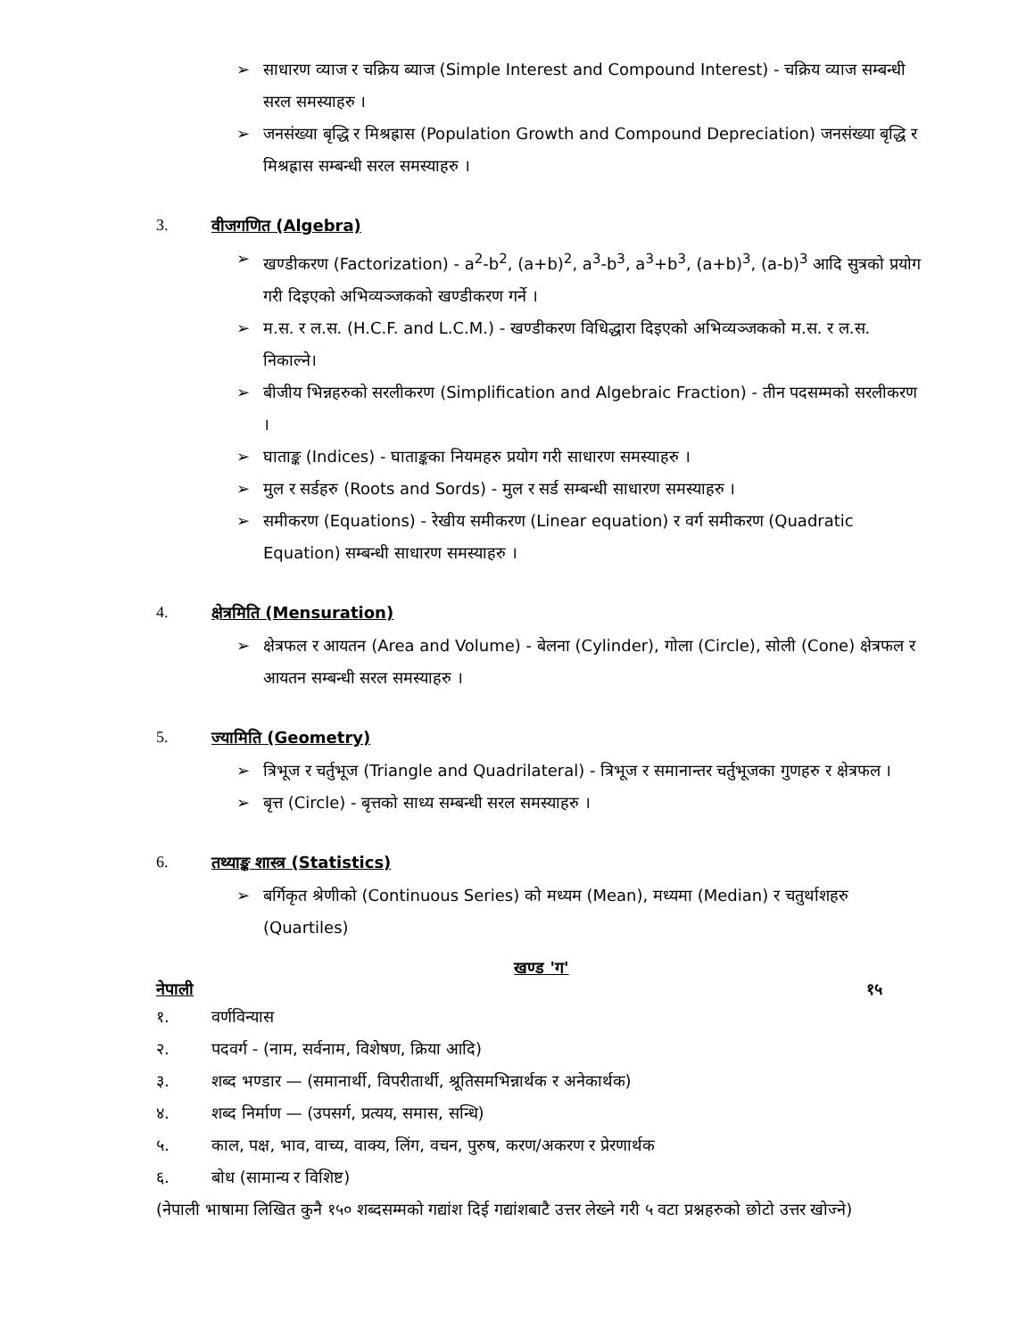➢ साधारण व्याज र चक्रिय ब्याज (Simple Interest and Compound Interest) - चक्रिय व्याज सम्बन्धी सरल समस्याहरु ।
➢ जनसंख्या बृद्धि र मिश्रह्रास (Population Growth and Compound Depreciation) जनसंख्या बृद्धि र मिश्रह्रास सम्बन्धी सरल समस्याहरु ।
3. वीजगणित (Algebra)
➢ खण्डीकरण (Factorization) - a<sup>2</sup>-b<sup>2</sup>, (a+b)<sup>2</sup>, a<sup>3</sup>-b<sup>3</sup>, a<sup>3</sup>+b<sup>3</sup>, (a+b)<sup>3</sup>, (a-b)<sup>3</sup> आदि सुत्रको प्रयोग गरी दिइएको अभिव्यञ्जकको खण्डीकरण गर्ने ।
➢ म.स. र ल.स. (H.C.F. and L.C.M.) - खण्डीकरण विधिद्धारा दिइएको अभिव्यञ्जकको म.स. र ल.स. निकाल्ने।
➢ बीजीय भिन्नहरुको सरलीकरण (Simplification and Algebraic Fraction) - तीन पदसम्मको सरलीकरण ।
➢ घाताङ्क (Indices) - घाताङ्कका नियमहरु प्रयोग गरी साधारण समस्याहरु ।
➢ मुल र सर्डहरु (Roots and Sords) - मुल र सर्ड सम्बन्धी साधारण समस्याहरु ।
➢ समीकरण (Equations) - रेखीय समीकरण (Linear equation) र वर्ग समीकरण (Quadratic Equation) सम्बन्धी साधारण समस्याहरु ।
4. क्षेत्रमिति (Mensuration)
➢ क्षेत्रफल र आयतन (Area and Volume) - बेलना (Cylinder), गोला (Circle), सोली (Cone) क्षेत्रफल र आयतन सम्बन्धी सरल समस्याहरु ।
5. ज्यामिति (Geometry)
➢ त्रिभूज र चर्तुभूज (Triangle and Quadrilateral) - त्रिभूज र समानान्तर चर्तुभूजका गुणहरु र क्षेत्रफल ।
➢ बृत्त (Circle) - बृत्तको साध्य सम्बन्धी सरल समस्याहरु ।
6. तथ्याङ्क शास्त्र (Statistics)
➢ बर्गिकृत श्रेणीको (Continuous Series) को मध्यम (Mean), मध्यमा (Median) र चतुर्थाशहरु (Quartiles)
खण्ड 'ग'
नेपाली १५
१. वर्णविन्यास
२. पदवर्ग - (नाम, सर्वनाम, विशेषण, क्रिया आदि)
३. शब्द भण्डार — (समानार्थी, विपरीतार्थी, श्रूतिसमभिन्नार्थक र अनेकार्थक)
४. शब्द निर्माण — (उपसर्ग, प्रत्यय, समास, सन्धि)
५. काल, पक्ष, भाव, वाच्य, वाक्य, लिंग, वचन, पुरुष, करण/अकरण र प्रेरणार्थक
६. बोध (सामान्य र विशिष्ट)
(नेपाली भाषामा लिखित कुनै १५० शब्दसम्मको गद्यांश दिई गद्यांशबाटै उत्तर लेख्ने गरी ५ वटा प्रश्नहरुको छोटो उत्तर खोज्ने)